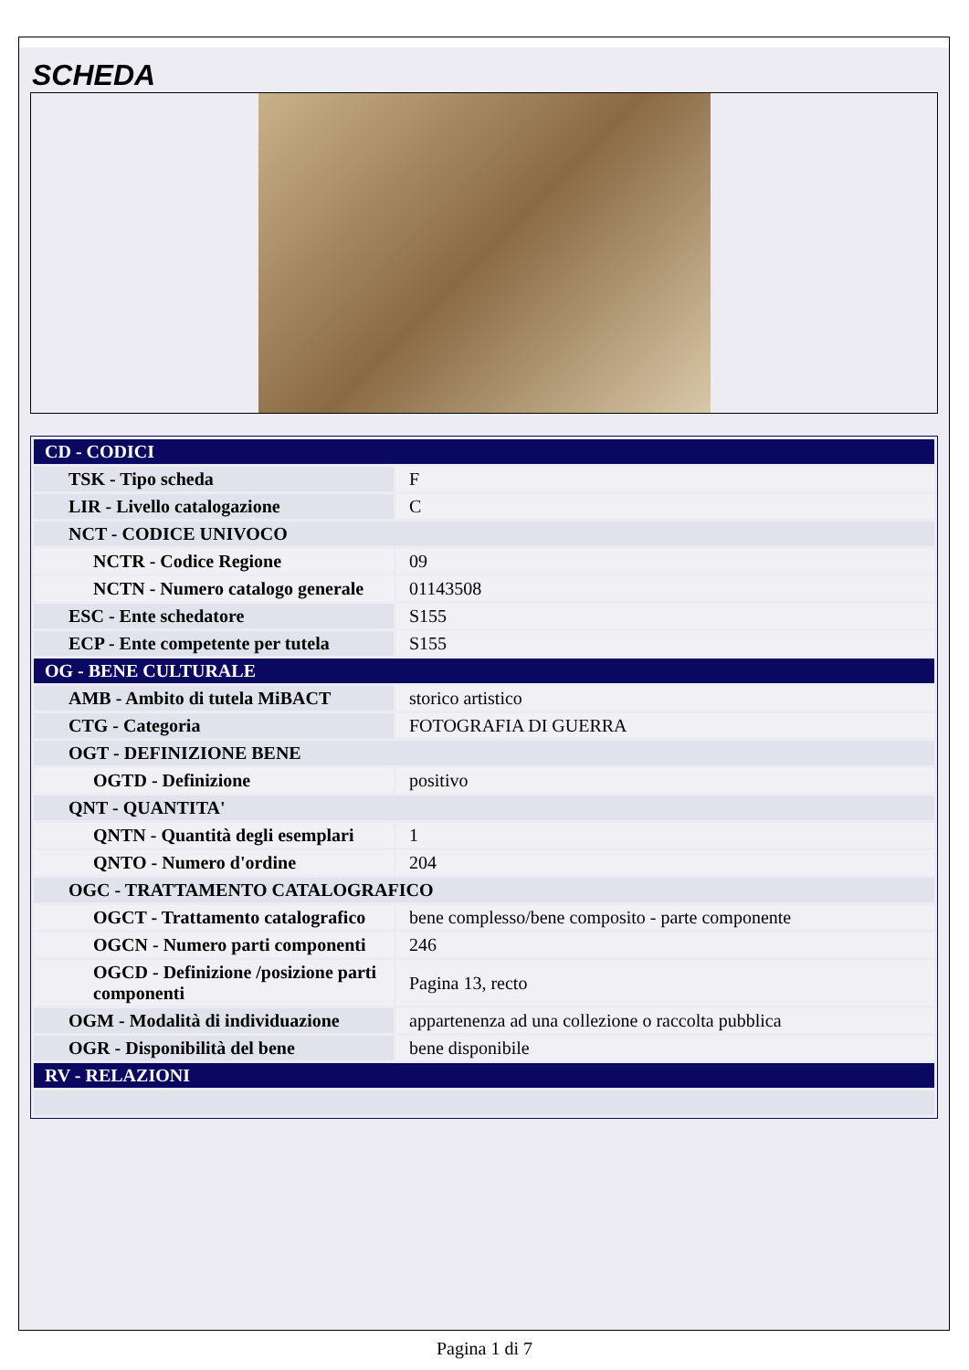SCHEDA
| CD - CODICI | |
| TSK - Tipo scheda | F |
| LIR - Livello catalogazione | C |
| NCT - CODICE UNIVOCO | |
| NCTR - Codice Regione | 09 |
| NCTN - Numero catalogo generale | 01143508 |
| ESC - Ente schedatore | S155 |
| ECP - Ente competente per tutela | S155 |
| OG - BENE CULTURALE | |
| AMB - Ambito di tutela MiBACT | storico artistico |
| CTG - Categoria | FOTOGRAFIA DI GUERRA |
| OGT - DEFINIZIONE BENE | |
| OGTD - Definizione | positivo |
| QNT - QUANTITA' | |
| QNTN - Quantità degli esemplari | 1 |
| QNTO - Numero d'ordine | 204 |
| OGC - TRATTAMENTO CATALOGRAFICO | |
| OGCT - Trattamento catalografico | bene complesso/bene composito - parte componente |
| OGCN - Numero parti componenti | 246 |
| OGCD - Definizione /posizione parti componenti | Pagina 13, recto |
| OGM - Modalità di individuazione | appartenenza ad una collezione o raccolta pubblica |
| OGR - Disponibilità del bene | bene disponibile |
| RV - RELAZIONI | |
Pagina 1 di 7